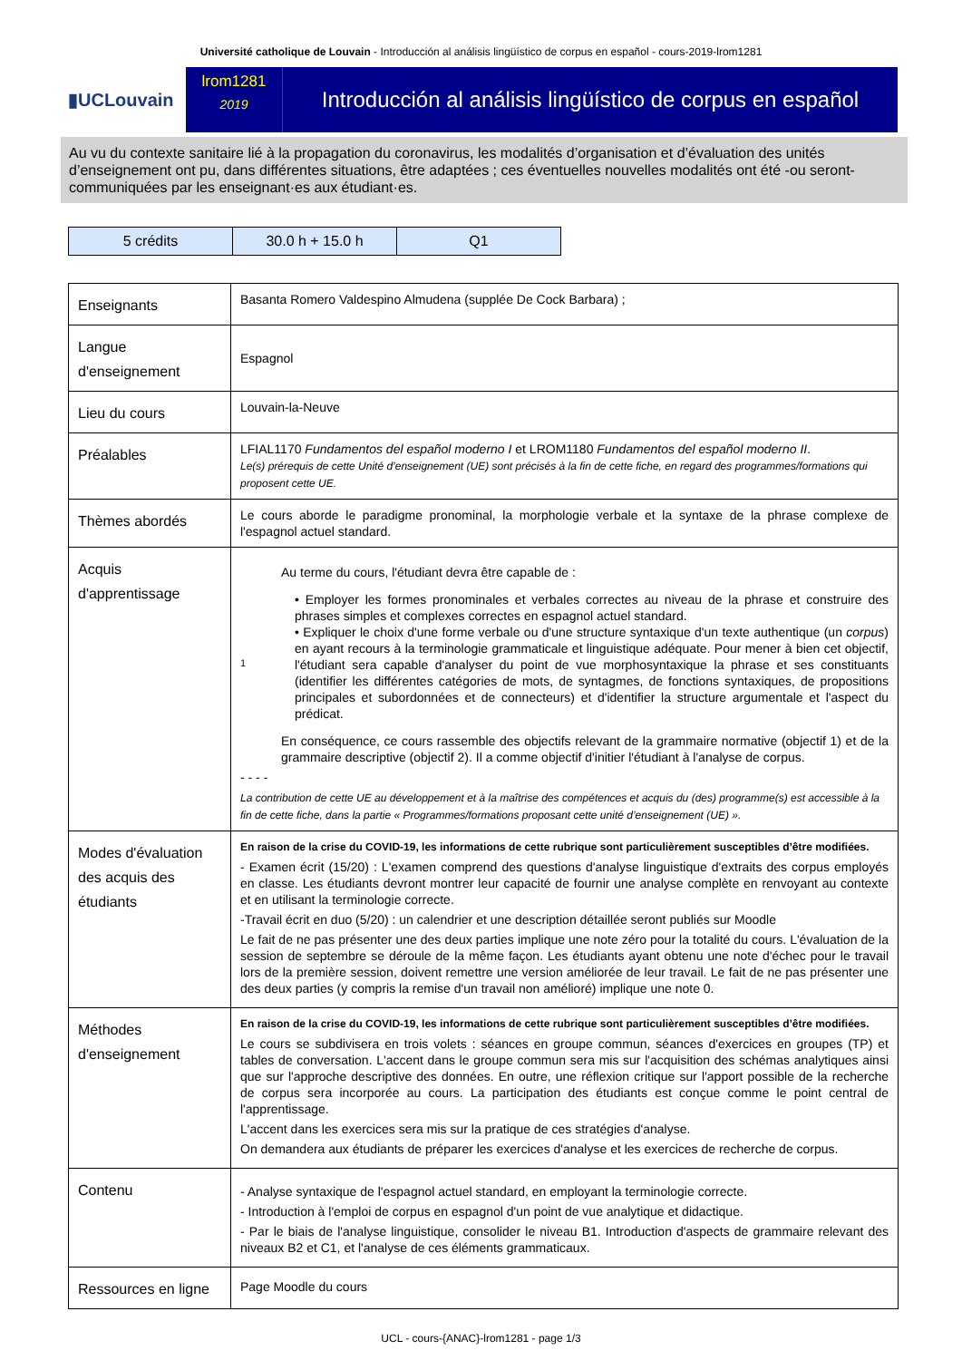Université catholique de Louvain - Introducción al análisis lingüístico de corpus en español - cours-2019-lrom1281
▮UCLouvain
lrom1281
2019
Introducción al análisis lingüístico de corpus en español
Au vu du contexte sanitaire lié à la propagation du coronavirus, les modalités d’organisation et d’évaluation des unités d’enseignement ont pu, dans différentes situations, être adaptées ; ces éventuelles nouvelles modalités ont été -ou seront- communiquées par les enseignant·es aux étudiant·es.
| 5 crédits | 30.0 h + 15.0 h | Q1 |
| Enseignants | Basanta Romero Valdespino Almudena (supplée De Cock Barbara) ; |
| Langue d'enseignement | Espagnol |
| Lieu du cours | Louvain-la-Neuve |
| Préalables | LFIAL1170 Fundamentos del español moderno I et LROM1180 Fundamentos del español moderno II . Le(s) prérequis de cette Unité d’enseignement (UE) sont précisés à la fin de cette fiche, en regard des programmes/formations qui proposent cette UE. |
| Thèmes abordés | Le cours aborde le paradigme pronominal, la morphologie verbale et la syntaxe de la phrase complexe de l'espagnol actuel standard. |
| Acquis d'apprentissage | 1 Au terme du cours, l'étudiant devra être capable de : • Employer les formes pronominales et verbales correctes au niveau de la phrase et construire des phrases simples et complexes correctes en espagnol actuel standard. • Expliquer le choix d'une forme verbale ou d'une structure syntaxique d'un texte authentique (un corpus ) en ayant recours à la terminologie grammaticale et linguistique adéquate. Pour mener à bien cet objectif, l'étudiant sera capable d'analyser du point de vue morphosyntaxique la phrase et ses constituants (identifier les différentes catégories de mots, de syntagmes, de fonctions syntaxiques, de propositions principales et subordonnées et de connecteurs) et d'identifier la structure argumentale et l'aspect du prédicat. En conséquence, ce cours rassemble des objectifs relevant de la grammaire normative (objectif 1) et de la grammaire descriptive (objectif 2). Il a comme objectif d'initier l'étudiant à l'analyse de corpus. - - - - La contribution de cette UE au développement et à la maîtrise des compétences et acquis du (des) programme(s) est accessible à la fin de cette fiche, dans la partie « Programmes/formations proposant cette unité d’enseignement (UE) ». |
| Modes d'évaluation des acquis des étudiants | En raison de la crise du COVID-19, les informations de cette rubrique sont particulièrement susceptibles d’être modifiées. - Examen écrit (15/20) : L'examen comprend des questions d'analyse linguistique d'extraits des corpus employés en classe. Les étudiants devront montrer leur capacité de fournir une analyse complète en renvoyant au contexte et en utilisant la terminologie correcte. -Travail écrit en duo (5/20) : un calendrier et une description détaillée seront publiés sur Moodle Le fait de ne pas présenter une des deux parties implique une note zéro pour la totalité du cours. L'évaluation de la session de septembre se déroule de la même façon. Les étudiants ayant obtenu une note d'échec pour le travail lors de la première session, doivent remettre une version améliorée de leur travail. Le fait de ne pas présenter une des deux parties (y compris la remise d'un travail non amélioré) implique une note 0. |
| Méthodes d'enseignement | En raison de la crise du COVID-19, les informations de cette rubrique sont particulièrement susceptibles d’être modifiées. Le cours se subdivisera en trois volets : séances en groupe commun, séances d'exercices en groupes (TP) et tables de conversation. L'accent dans le groupe commun sera mis sur l'acquisition des schémas analytiques ainsi que sur l'approche descriptive des données. En outre, une réflexion critique sur l'apport possible de la recherche de corpus sera incorporée au cours. La participation des étudiants est conçue comme le point central de l'apprentissage. L'accent dans les exercices sera mis sur la pratique de ces stratégies d'analyse. On demandera aux étudiants de préparer les exercices d'analyse et les exercices de recherche de corpus. |
| Contenu | - Analyse syntaxique de l'espagnol actuel standard, en employant la terminologie correcte. - Introduction à l'emploi de corpus en espagnol d'un point de vue analytique et didactique. - Par le biais de l'analyse linguistique, consolider le niveau B1. Introduction d'aspects de grammaire relevant des niveaux B2 et C1, et l'analyse de ces éléments grammaticaux. |
| Ressources en ligne | Page Moodle du cours |
UCL - cours-{ANAC}-lrom1281 - page 1/3